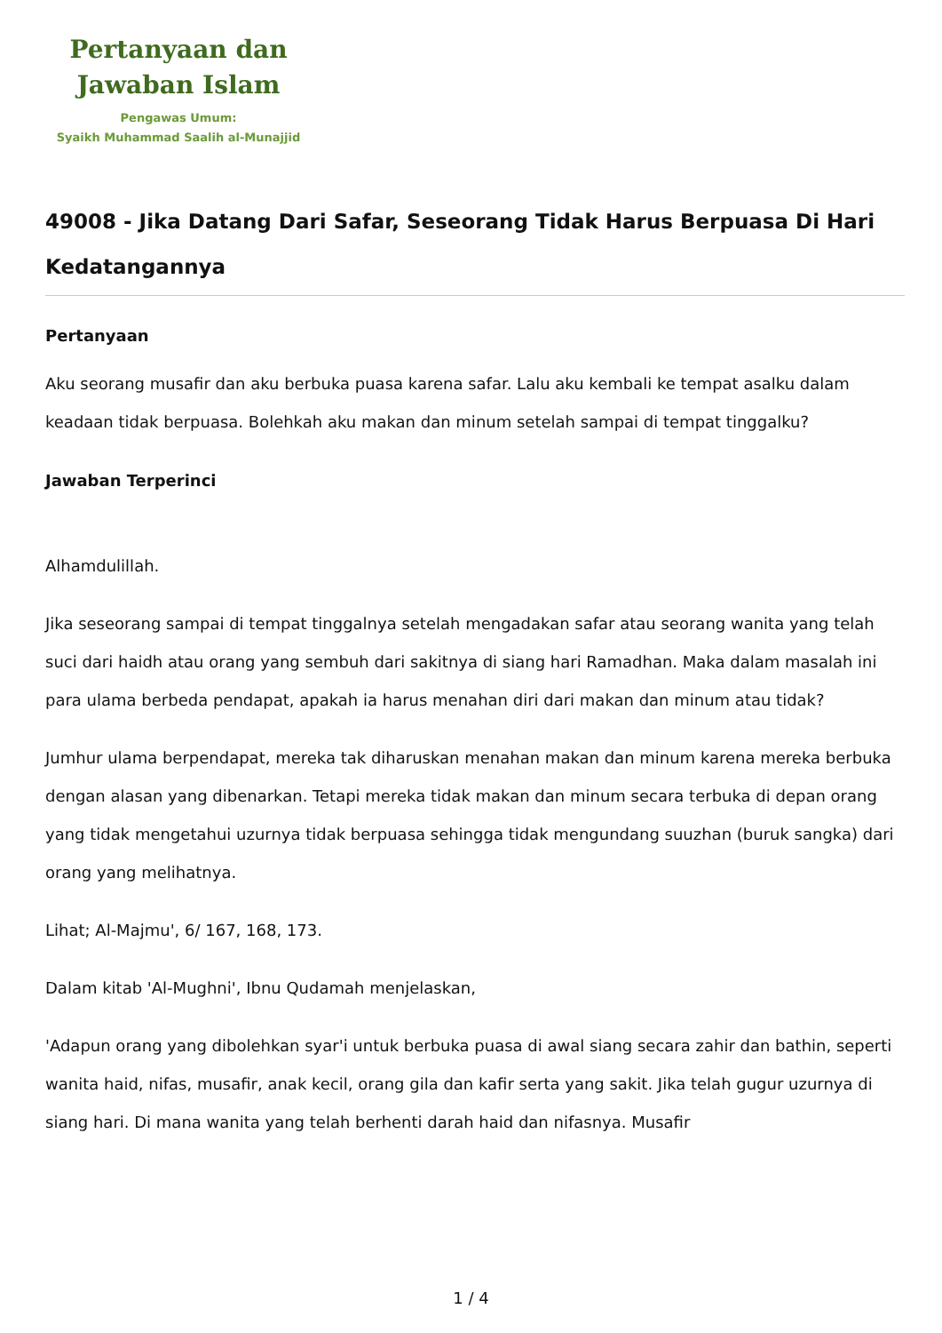Pertanyaan dan
Jawaban Islam
Pengawas Umum:
Syaikh Muhammad Saalih al-Munajjid
49008 - Jika Datang Dari Safar, Seseorang Tidak Harus Berpuasa Di Hari Kedatangannya
Pertanyaan
Aku seorang musafir dan aku berbuka puasa karena safar. Lalu aku kembali ke tempat asalku dalam keadaan tidak berpuasa. Bolehkah aku makan dan minum setelah sampai di tempat tinggalku?
Jawaban Terperinci
Alhamdulillah.
Jika seseorang sampai di tempat tinggalnya setelah mengadakan safar atau seorang wanita yang telah suci dari haidh atau orang yang sembuh dari sakitnya di siang hari Ramadhan. Maka dalam masalah ini para ulama berbeda pendapat, apakah ia harus menahan diri dari makan dan minum atau tidak?
Jumhur ulama berpendapat, mereka tak diharuskan menahan makan dan minum karena mereka berbuka dengan alasan yang dibenarkan. Tetapi mereka tidak makan dan minum secara terbuka di depan orang yang tidak mengetahui uzurnya tidak berpuasa sehingga tidak mengundang suuzhan (buruk sangka) dari orang yang melihatnya.
Lihat; Al-Majmu', 6/ 167, 168, 173.
Dalam kitab 'Al-Mughni', Ibnu Qudamah menjelaskan,
'Adapun orang yang dibolehkan syar'i untuk berbuka puasa di awal siang secara zahir dan bathin, seperti wanita haid, nifas, musafir, anak kecil, orang gila dan kafir serta yang sakit. Jika telah gugur uzurnya di siang hari. Di mana wanita yang telah berhenti darah haid dan nifasnya. Musafir
1 / 4